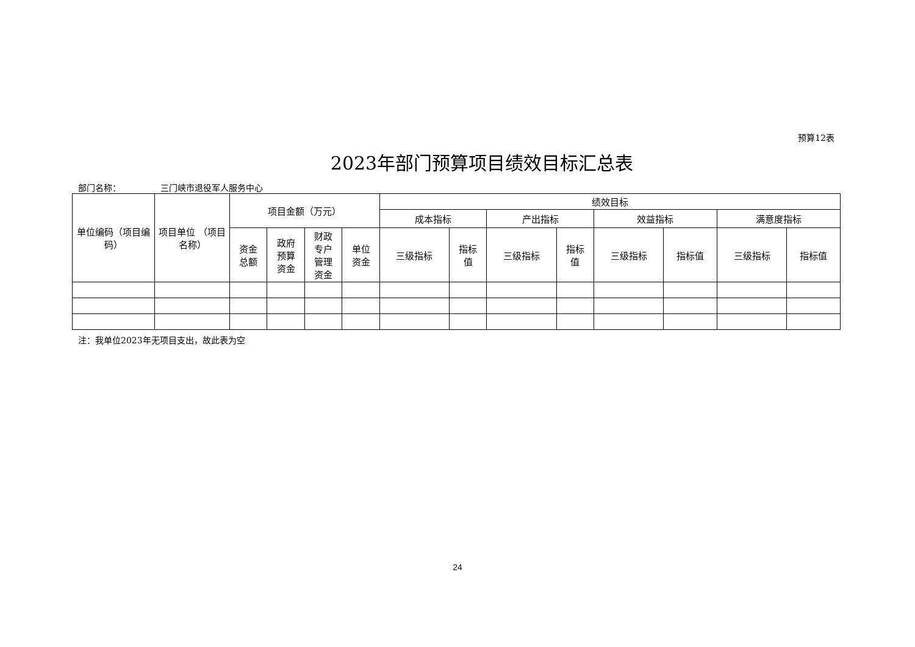预算12表
2023年部门预算项目绩效目标汇总表
部门名称： 三门峡市退役军人服务中心
| 单位编码（项目编码） | 项目单位 （项目名称） | 项目金额（万元） | | | | 绩效目标 | | | | | | | |
| --- | --- | --- | --- | --- | --- | --- | --- | --- | --- | --- | --- | --- | --- |
| | | | | | | 成本指标 | | 产出指标 | | 效益指标 | | 满意度指标 | |
| | | 资金 总额 | 政府 预算 资金 | 财政 专户 管理 资金 | 单位 资金 | 三级指标 | 指标 值 | 三级指标 | 指标 值 | 三级指标 | 指标值 | 三级指标 | 指标值 |
注：我单位2023年无项目支出，故此表为空
24